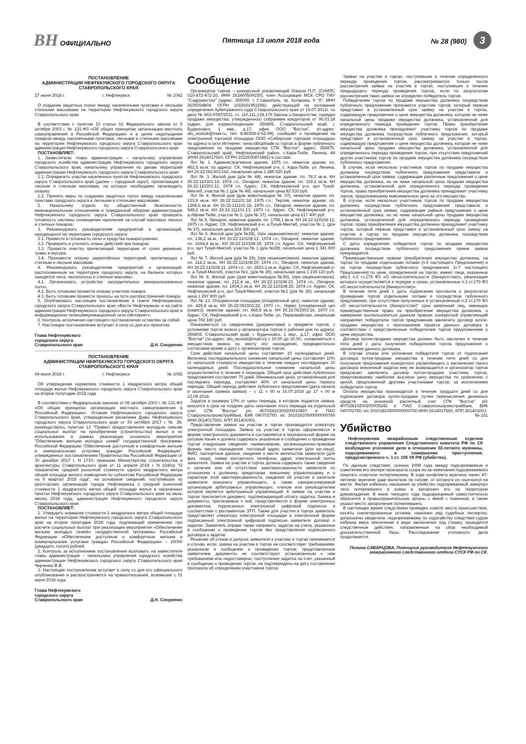ВН ОФИЦИАЛЬНО Пятница 13 июля 2018 года № 28 (980) 3
ПОСТАНОВЛЕНИЕ
АДМИНИСТРАЦИИ НЕФТЕКУМСКОГО ГОРОДСКОГО ОКРУГА СТАВРОПОЛЬСКОГО КРАЯ
27 июня 2018 г. г. Нефтекумск № 1042
О создании защитных полос между населенными пунктами и лесными степными массивами на территории Нефтекумского городского округа Ставропольского края
В соответствии с пунктом 10 статьи 16 Федерального закона от 5 октября 2003 г. № 131-ФЗ «Об общих принципах организации местного самоуправления в Российской Федерации» и в целях недопущения пожаров между населенными пунктами, лесными и степными массивами на территории Нефтекумского городского округа Ставропольского края администрация Нефтекумского городского округа Ставропольского края
ПОСТАНОВЛЯЕТ:
1. Заместителю главы администрации – начальнику управления городского хозяйства администрации Нефтекумского городского округа Ставропольского края, начальнику управления по делам территорий администрации Нефтекумского городского округа Ставропольского края:
1.1. Определить участки населенных пунктов Нефтекумского городского округа Ставропольского края (далее – городской округ), прилегающие к лесным и степным массивам, на которых необходимо производить опашку;
1.2. Принять меры по созданию защитных полос между населенными пунктами городского округа и лесными и степными массивами;
2. Начальнику отдела по общественной безопасности, межнациональным отношениям и гражданской обороне администрации Нефтекумского городского округа Ставропольского края проверить готовность системы оповещения населения на случай массовых лесных и степных пожаров.
3. Рекомендовать руководителям предприятий и организаций, находящихся на территории городского округа:
3.1. Привести в готовность силы и средства пожаротушения.
3.2. Проверить и уточнить планы действий при пожарах.
3.3. Провести очистку прилегающей территории от сухих деревьев, травы и мусора.
3.4. Произвести опашку закреплённых территорий, прилегающих к степным и лесным массивам.
4. Рекомендовать руководителям предприятий и организаций, расположенным на территории городского округа, на балансе которых находятся леса, лесополосы и степные массивы:
4.1. Организовать устройство заградительных минерализованных полос.
4.2. Быть готовыми провести опашку участков пожара.
4.3. Быть готовыми провести прокосы на пути распространения пожара.
5. Опубликовать настоящее постановление в газете Нефтекумского городского округа Ставропольского края «Вести Нефтекумья» и на сайте администрации Нефтекумского городского округа Ставропольского края в информационно-телекоммуникационной сети «Интернет».
6. Контроль исполнения настоящего постановления оставляю за собой.
7. Настоящее постановление вступает в силу со дня его принятия.
Глава Нефтекумского
городского округа
Ставропольского края Д.Н. Сокуренко
ПОСТАНОВЛЕНИЕ
АДМИНИСТРАЦИИ НЕФТЕКУМСКТО ГОРОДСКОГО ОКРУГА СТАВРОПОЛЬСКОГО КРАЯ
04 июня 2018 г. г. Нефтекумск № 1092
Об утверждении норматива стоимости 1 квадратного метра общей площади жилья Нефтекумского городского округа Ставропольского края на второе полугодие 2018 года
В соответствии с Федеральным законом от 06 октября 2003 г. № 131-ФЗ «Об общих принципах организации местного самоуправления в Российской Федерации», Уставом Нефтекумского городского округа Ставропольского края, утвержденным решением Думы Нефтекумского городского округа Ставропольского края от 30 октября 2017 г. № 39, руководствуясь пунктом 13 "Правил предоставления молодым семьям социальных выплат на приобретение (строительство) жилья и их использования в рамках реализации основного мероприятия "Обеспечение жильем молодых семей" государственной программы Российской Федерации "Обеспечение доступным и комфортным жильем и коммунальными услугами граждан Российской Федерации", утвержденных постановлением Правительства Российской Федерации от 30 декабря 2017 г. N 1710, приказом Министерства строительства и архитектуры Ставропольского края от 11 апреля 2018 г. N 224/пр "О показателях средней рыночной стоимости одного квадратного метра общей площади жилого помещения по субъектам Российской Федерации на II квартал 2018 года", на основании сведений, поступивших из риэлторских организаций города Нефтекумска о средней рыночной стоимости 1 квадратного метра общей площади жилья в населенных пунктах Нефтекумского городского округа Ставропольского края на июнь месяц 2018 года, администрация Нефтекумского городского округа Ставропольского края
ПОСТАНОВЛЯЕТ:
1. Утвердить норматив стоимости 1 квадратного метра общей площади жилья на территории Нефтекумского городского округа Ставропольского края на второе полугодие 2018 года, подлежащий применению при расчете социальных выплат при реализации мероприятия «Обеспечение жильем молодых семей» государственной программы Российской Федерации «Обеспечение доступным и комфортным жильем и коммунальными услугами граждан Российской Федерации» – 20000 (двадцать тысяч) рублей.
2. Контроль за исполнением постановления возложить на заместителя главы администрации – начальника управления городского хозяйства администрации Нефтекумского городского округа Ставропольского края Черченко В.В.
3. Настоящее постановление вступает в силу со дня его официального опубликования и распространяется на правоотношения, возникшие с 01 июля 2018 года.
Глава Нефтекумского
городского округа
Ставропольского края Д.Н. Сокуренко
Сообщение
Организатор торгов – конкурсный управляющий Озеров П.П. (СНИЛС 010-872-472-26, ИНН 262400509150), член Ассоциации МСК СРО ПАУ "Содружество" (адрес: 355000, г. Ставрополь, пр. Кулакова, 9 "б", ИНН 2635064804, ОГРН 1022601953296), действующий на основании определения Арбитражного суда Ставропольского края от 19.07.2012г. по делу № А63-9787/2011, ст. 110,111,139,179 Закона о банкротстве, порядка продажи имущества, утвержденного собранием кредиторов от 06.03.18 (адрес для корреспонденции: 356805, Ставропольский край, г. Буденновск, 1 мкр., д.17, офис ООО "Восток", эл.адрес: afo_wostok@mail.ru, тел: 8-86559-2-62-99), сообщает о проведении на электронной торговой площадке ООО «Сибирская торговая площадка» по адресу в сети Интернет: www.sibtoptrade.ru торгов в форме публичного предложения по продаже имущества СПК "Восток", адрес: 356875, Ставропольский край, Нефтекумский район, с.Кара-Тюбе, Ленина, 44 (ИНН 2614017560, ОГРН 1022600873481) в составе:
Лот № 1. Административное здание, 1975 г.п.; нежилое здание; пл. 462,5 кв.м. по адресу: СК, Нефтекумский р-н, с. Кара-Тюбе, ул. Ленина, КН 26:22:061303:162, начальная цена 1 289 520 руб.
Лот № 3. Жилой дом (д/ж № 48), нежилое здание; пл. 78,3 кв.м. КН 26:22:110301:14; 1974 г.п.; Овчарня, нежилое здание; пл. 119,2 кв.м. КН 26:22:110301:11; 1974 г.п. Адрес: СК, Нефтекумский р-н, аул Тукуй-Мектеб, участок № 1 (д/ж № 48), начальная цена 82 530 руб.
Лот № 4. Жилой дом (дом животноводов № 37), нежилое здание; пл. 103,9 кв.м. КН 26:22:111101:14; 1975 г.п.; Теpляк, нежилое здание; пл. 1294,6 кв.м. КН 26:22:111101:18, 1970 г.п.; Овчарня, нежилое здание; пл. 548,2 кв.м. КН 26:22:111101:13; 1970 г.п. Адрес: СК, Нефтекумский р-н, а.Абрам-Тюбе, участок № 2, (д/ж № 37), начальная цена 617 400 руб.
Лот № 5. Овчарня, нежилое здание; пл. 1799,1 кв.м. КН 26:22:110108:12; 1975 г.п. Адрес: СК, Нефтекумский р-н, а.Тукуй-Мектеб, участок № 1, (д/ж № 27), начальная цена 834 300 руб.
Лот № 6. Жилой дом (д/ж №28), (при овцекомплексе); нежилое здание; пл. 138,2 кв.м., КН 26:22:110108:21; 1974 г.п.; Овчарня, нежилое здание, пл. 1694,4 кв.м., КН 26:22:110108:19; 1974 г.п. Адрес: СК, Нефтекумский р-н, аул Тукуй-Мектеб, участок № 1 (д/ж №28), начальная цена 1 341 900 руб.
Лот № 7. Жилой дом (д/ж № 29), (при овцекомплексе); нежилое здание; пл. 114,2 кв.м., КН 26:22:110108:20; 1974 г.п.; Овчарня, нежилое здание, КН 26:22:110108:11; 1974 г.п., пл. 1833,1 кв.м. Адрес: СК, Нефтекумский р-н, а.Тукуй-Мектеб, участок №1, (д/ж № 29), начальная цена 1 239 120 руб.
Лот № 8. Жилой дом (дом животноводов №26), (при овцекомплексе), нежилое здание; пл. 212,4 кв., КН 26:22:110108:23; 1974 г.п.; Овчарня, нежилое здание; пл. 1904,3 кв.м. КН 26:22:110108:25; 1974 г.п. Адрес: СК, Нефтекумский р-н, аул Тукуй-Мектеб, участок №1 (д/ж № 26), начальная цена 1 297 800 руб.
Лот № 13. Откормочная площадка (откормочный цех); нежилое здание; пл. 429,8 кв.м. КН 26:22:061503:22; 1970 г.п.; Навес (откормочный цех (навес)); нежилое здание; пл. 468,8 кв.м. КН 26:22:061503:16; 1970 г.п. Адрес: СК, Нефтекумский р-н, с.Кара-Тюбе, ул. Первомайская, начальная цена 792 180 руб.
Ознакомиться со сведениями (документами) о предмете торгов, с условиями торгов можно у организатора торгов в рабочие дни по адресу: 356805, Ставропольский край, г. Буденновск, 1 мкр., д.17, офис ООО "Восток" (эл.адрес: afo_wostok@mail.ru) с 10.00 до 16.00., ознакомиться с имуществом можно по месту его нахождения, предварительно согласовав время и дату с организатором торгов.
Срок действия начальной цены составляет 10 календарных дней. Величина последовательного снижения начальной цены составляет 10% от начальной стоимости имущества в течение каждых последующих 10 календарных дней. Последовательное снижение начальной цены осуществляется в течение 6 периодов. Общий срок действия публичного предложения составляет 70 дней. Минимальная цена, установленная для последнего периода, составляет 40% от начальной цены первого периода. Общий период действия публичного предложения (дата начала и окончания приема заявок) – с 11 ч 00 м 16.07.2018 до 17 ч 00 м 23.09.2018.
Задаток в размере 10% от цены периода, в котором подается заявка, вносится в срок не позднее даты окончания этого периода на отдельный счет СПК "Восток" р/с 40702810300200010467 в ПАО Ставропольпромстройбанк, БИК 040702760, к/с 30101810500000000760 ИНН 2614017560, КПП 261401001.
Представление заявок на участие в торгах производится оператору электронной площадки. Заявка на участие в торгах оформляется в форме электронного документа и составляется в произвольной форме на русском языке и должна содержать указанные в сообщении о проведении торгов следующие сведения: наименование, организационно-правовая форма, место нахождения, почтовый адрес заявителя (для юр.лица); ФИО, паспортные данные, сведения о месте жительства заявителя (для физ. лица); номер контактного телефона, адрес электронной почты заявителя. Заявка на участие в торгах должна содержать также сведения о наличии или об отсутствии заинтересованности заявителя по отношению к должнику, кредиторам, внешнему управляющему и о характере этой заинтересованности, сведения об участии в капитале заявителя внешнего управляющего, а также саморегулируемой организации арбитражных управляющих, членом или руководителем которой является арбитражный управляющий. К заявке на участие в торгах прилагается документ, подтверждающий оплату задатка. Заявка и документы, прилагаемые к ней, представляются в форме электронных документов, подписанных электронной цифровой подписью в соответствии с регламентом ЭТП. Также для участия в торгах заявитель представляет оператору электронной площадки в электронной форме подписанный электронной цифровой подписью заявителя договор о задатке. Заявитель вправе также направить задаток на счета, указанные в сообщении о проведении торгов без представления подписанного договора о задатке.
Решение об отказе в допуске заявителя к участию в торгах принимается в случае, если: заявка на участие в торгах не соответствует требованиям, указанным в сообщении о проведении торгов; представленные заявителем документы не соответствуют установленным к ним требованиям или недостоверны; поступление задатка на счет, указанный в сообщении о проведении торгов, не подтверждено на дату составления протокола об определении участников торгов.
Заявки на участие в торгах, поступившие в течение определенного периода проведения торгов, рассматриваются только после рассмотрения заявок на участие в торгах, поступивших в течение предыдущего периода проведения торгов, если по результатам рассмотрения таких заявок не определен победитель торгов.
Победителем торгов по продаже имущества должника посредством публичного предложения признается участник торгов, который первым представил в установленный срок заявку на участие в торгах, содержащую предложение о цене имущества должника, которая не ниже начальной цены продажи имущества должника, установленной для определенного периода проведения торгов. Право приобретения имущества должника принадлежит участнику торгов по продаже имущества должника посредством публичного предложения, который представил в установленный срок заявку на участие в торгах, содержащую предложение о цене имущества должника, которая не ниже начальной цены продажи имущества должника, установленной для определенного периода проведения торгов, при отсутствии предложений других участников торгов по продаже имущества должника посредством публичного предложения.
В случае, если несколько участников торгов по продаже имущества должника посредством публичного предложения представили в установленный срок заявки, содержащие различные предложения о цене имущества должника, но не ниже начальной цены продажи имущества должника, установленной для определенного периода проведения торгов, право приобретения имущества должника принадлежит участнику торгов, предложившему максимальную цену за это имущество.
В случае, если несколько участников торгов по продаже имущества должника посредством публичного предложения представили в установленный срок заявки, содержащие равные предложения о цене имущества должника, но не ниже начальной цены продажи имущества должника, установленной для определенного периода проведения торгов, право приобретения имущества должника принадлежит участнику торгов, который первым представил в установленный срок заявку на участие в торгах по продаже имущества должника посредством публичного предложения.
С даты определения победителя торгов по продаже имущества должника посредством публичного предложения прием заявок прекращается.
Преимущественным правом приобретения имущества должника, на торгах по продаже отдельными лотами (п.6 настоящего Предложения) и на торгах посредством публичного предложения (п.7 настоящего Предложения) по цене, определенной на торгах, имеют лица, указанные абз.1 п.2 ст.179 ФЗ «О несостоятельности (банкротстве)», реализация которого осуществляется в порядке и сроки, установленные п.3 ст.179 ФЗ «О несостоятельности (банкротстве)».
В течение пяти дней с даты подписания протокола о результатах проведения торгов отдельными лотами и посредством публичного предложения, при отсутствии полученных в установленный п.3 ст.179 ФЗ «О несостоятельности (банкротстве)" срок заявлений лиц, имеющих преимущественное право на приобретение имущества должника, о намерении воспользоваться данным правом, конкурсный управляющий направляет победителю торгов предложение заключить договор купли-продажи имущества с приложением проекта данного договора в соответствии с представленным победителем торгов предложением о цене имущества.
Договор купли-продажи имущества должен быть заключен в течение пяти дней с даты получения победителем торгов предложения о заключении данного договора.
В случае отказа или уклонения победителя торгов от подписания договора купли-продажи имущества в течение пяти дней со дня получения предложения конкурсного управляющего о заключении такого договора внесенный задаток ему не возвращается и организатор торгов предлагает заключить договор купли-продажи участнику торгов, предложившему наиболее высокую цену имущества по сравнению с ценой, предложенной другими участниками торгов, за исключением победителя торгов.
Оплата имущества производится в течение тридцати дней со дня подписания договора купли-продажи путем перечисления денежных средств на основной расчетный счет СПК "Восток" р/с 40702810200200005242 в ПАО Ставропольпромстройбанк, БИК 040702760, к/с 30101810500000000760 ИНН 2614017560, КПП 261401001.
№ 151
Убийство
Нефтекумским межрайонным следственным отделом следственного управления Следственного комитета РФ по СК возбуждено уголовное дело в отношении 32-летнего мужчины, подозреваемого в совершении преступления, предусмотренного ч. 1 ст. 105 УК РФ (убийство).
По данным следствия, осенью 2008 года между подозреваемым и сожителем его матери произошла ссора из-за нежелания подозреваемого покупать спиртное потерпевшему. В ходе конфликта мужчина нанес 47-летнему мужчине удар молотком по голове, от которого он скончался на месте. Желая избежать наказания за убийство подозреваемый завернул тело потерпевшего в ковер и захоронил его на территории домовладения. В июне текущего года подозреваемый самостоятельно обратился в правоохранительные органы с явкой с повинной, а также указал место захоронения потерпевшего.
В настоящее время следствием проведен осмотр места происшествия, изъяты скелетированные останки, назначен ряд судебных экспертиз, допрошены свидетели, подозреваемому по ходатайству следствия судом избрана мера пресечения в виде заключения под стражу, проводятся следственные действия, направленные на сбор необходимой доказательственной базы. Расследование уголовного дела продолжается.
Полина САВАРЦОВА. Помощник руководителя Нефтекумского межрайонного следственного отдела СУСК РФ по СК.